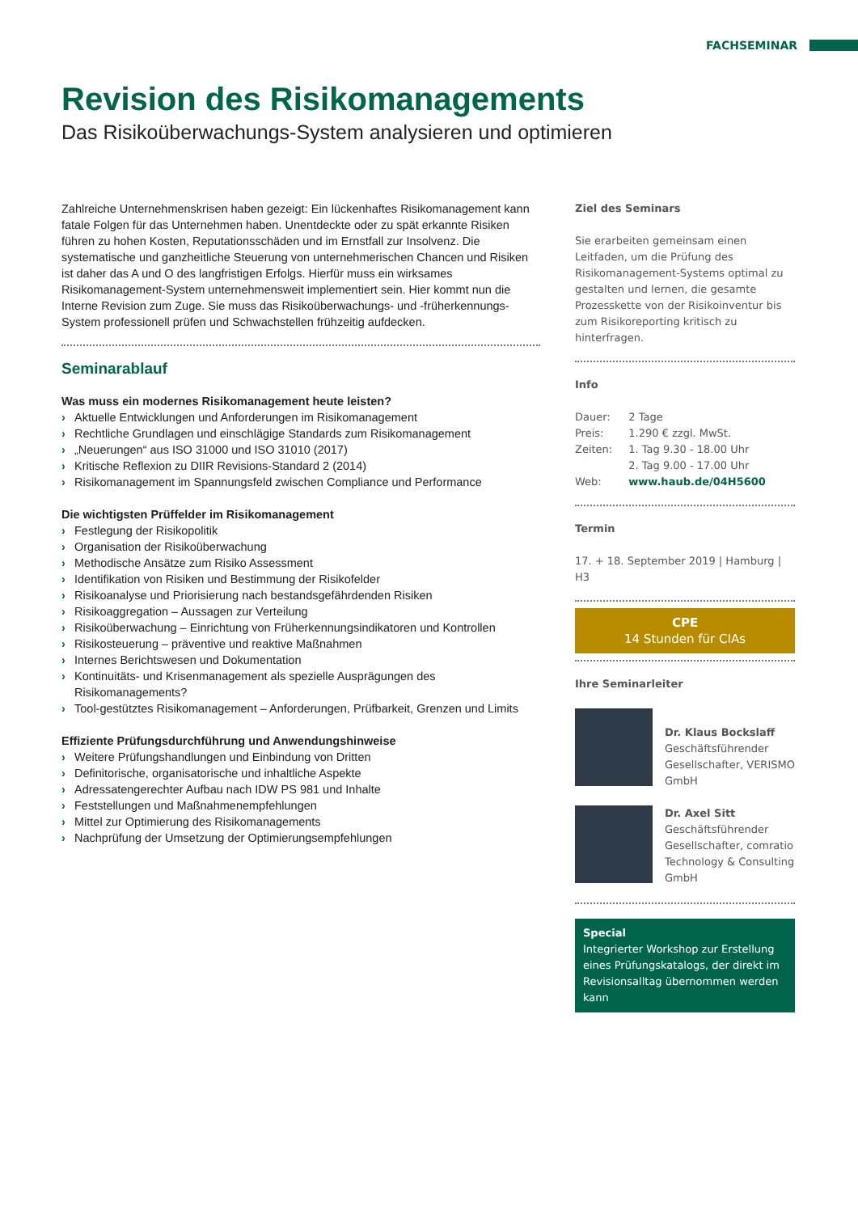FACHSEMINAR
Revision des Risikomanagements
Das Risikoüberwachungs-System analysieren und optimieren
Zahlreiche Unternehmenskrisen haben gezeigt: Ein lückenhaftes Risikomanagement kann fatale Folgen für das Unternehmen haben. Unentdeckte oder zu spät erkannte Risiken führen zu hohen Kosten, Reputationsschäden und im Ernstfall zur Insolvenz. Die systematische und ganzheitliche Steuerung von unternehmerischen Chancen und Risiken ist daher das A und O des langfristigen Erfolgs. Hierfür muss ein wirksames Risikomanagement-System unternehmensweit implementiert sein. Hier kommt nun die Interne Revision zum Zuge. Sie muss das Risikoüberwachungs- und -früherkennungs-System professionell prüfen und Schwachstellen frühzeitig aufdecken.
Seminarablauf
Was muss ein modernes Risikomanagement heute leisten?
› Aktuelle Entwicklungen und Anforderungen im Risikomanagement
› Rechtliche Grundlagen und einschlägige Standards zum Risikomanagement
› „Neuerungen“ aus ISO 31000 und ISO 31010 (2017)
› Kritische Reflexion zu DIIR Revisions-Standard 2 (2014)
› Risikomanagement im Spannungsfeld zwischen Compliance und Performance
Die wichtigsten Prüffelder im Risikomanagement
› Festlegung der Risikopolitik
› Organisation der Risikoüberwachung
› Methodische Ansätze zum Risiko Assessment
› Identifikation von Risiken und Bestimmung der Risikofelder
› Risikoanalyse und Priorisierung nach bestandsgefährdenden Risiken
› Risikoaggregation – Aussagen zur Verteilung
› Risikoüberwachung – Einrichtung von Früherkennungsindikatoren und Kontrollen
› Risikosteuerung – präventive und reaktive Maßnahmen
› Internes Berichtswesen und Dokumentation
› Kontinuitäts- und Krisenmanagement als spezielle Ausprägungen des Risikomanagements?
› Tool-gestütztes Risikomanagement – Anforderungen, Prüfbarkeit, Grenzen und Limits
Effiziente Prüfungsdurchführung und Anwendungshinweise
› Weitere Prüfungshandlungen und Einbindung von Dritten
› Definitorische, organisatorische und inhaltliche Aspekte
› Adressatengerechter Aufbau nach IDW PS 981 und Inhalte
› Feststellungen und Maßnahmenempfehlungen
› Mittel zur Optimierung des Risikomanagements
› Nachprüfung der Umsetzung der Optimierungsempfehlungen
Ziel des Seminars
Sie erarbeiten gemeinsam einen Leitfaden, um die Prüfung des Risikomanagement-Systems optimal zu gestalten und lernen, die gesamte Prozesskette von der Risikoinventur bis zum Risikoreporting kritisch zu hinterfragen.
Info
| Dauer: | 2 Tage |
| Preis: | 1.290 € zzgl. MwSt. |
| Zeiten: | 1. Tag 9.30 - 18.00 Uhr 2. Tag 9.00 - 17.00 Uhr |
| Web: | www.haub.de/04H5600 |
Termin
17. + 18. September 2019 | Hamburg | H3
CPE
14 Stunden für CIAs
Ihre Seminarleiter
Dr. Klaus Bockslaff
Geschäftsführender Gesellschafter, VERISMO GmbH
Dr. Axel Sitt
Geschäftsführender Gesellschafter, comratio Technology & Consulting GmbH
Special
Integrierter Workshop zur Erstellung eines Prüfungskatalogs, der direkt im Revisionsalltag übernommen werden kann